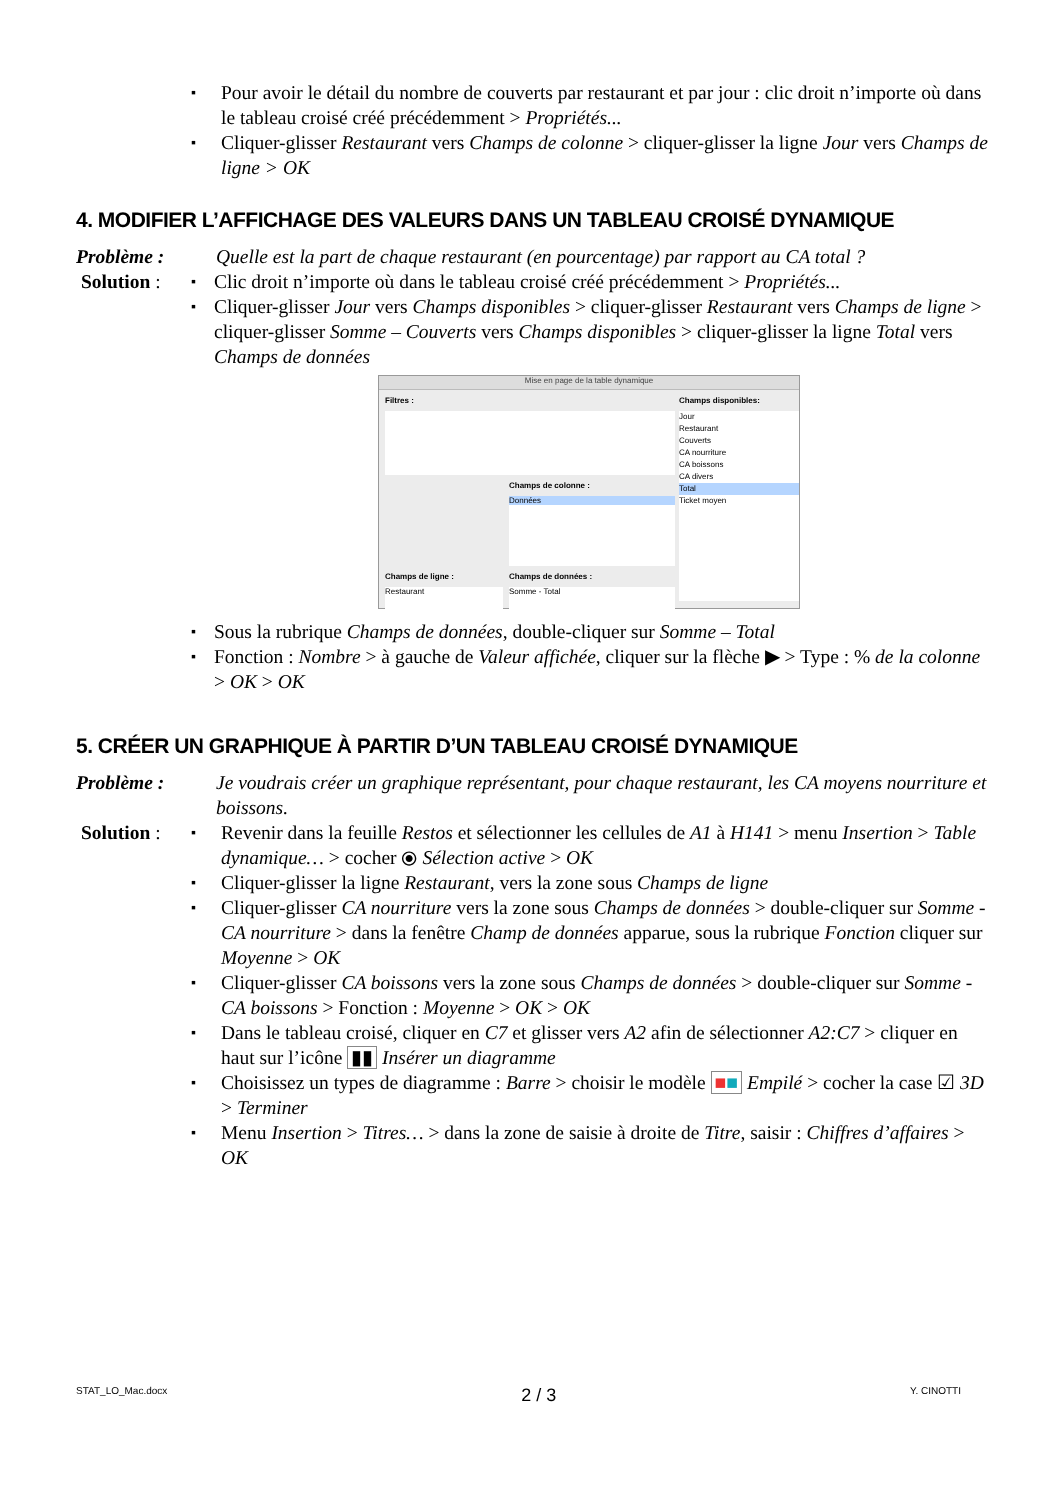Pour avoir le détail du nombre de couverts par restaurant et par jour : clic droit n’importe où dans le tableau croisé créé précédemment > Propriétés...
Cliquer-glisser Restaurant vers Champs de colonne > cliquer-glisser la ligne Jour vers Champs de ligne > OK
4. MODIFIER L’AFFICHAGE DES VALEURS DANS UN TABLEAU CROISÉ DYNAMIQUE
Problème : Quelle est la part de chaque restaurant (en pourcentage) par rapport au CA total ?
Solution :
Clic droit n’importe où dans le tableau croisé créé précédemment > Propriétés...
Cliquer-glisser Jour vers Champs disponibles > cliquer-glisser Restaurant vers Champs de ligne > cliquer-glisser Somme – Couverts vers Champs disponibles > cliquer-glisser la ligne Total vers Champs de données
Mise en page de la table dynamique
Filtres :
Champs de colonne :
Données
Champs de ligne :
Restaurant
Champs de données :
Somme - Total
Champs disponibles:
Jour
Restaurant
Couverts
CA nourriture
CA boissons
CA divers
Total
Ticket moyen
Sous la rubrique Champs de données, double-cliquer sur Somme – Total
Fonction : Nombre > à gauche de Valeur affichée, cliquer sur la flèche ▶ > Type : % de la colonne > OK > OK
5. CRÉER UN GRAPHIQUE À PARTIR D’UN TABLEAU CROISÉ DYNAMIQUE
Problème : Je voudrais créer un graphique représentant, pour chaque restaurant, les CA moyens nourriture et boissons.
Solution :
Revenir dans la feuille Restos et sélectionner les cellules de A1 à H141 > menu Insertion > Table dynamique… > cocher ⦿ Sélection active > OK
Cliquer-glisser la ligne Restaurant, vers la zone sous Champs de ligne
Cliquer-glisser CA nourriture vers la zone sous Champs de données > double-cliquer sur Somme - CA nourriture > dans la fenêtre Champ de données apparue, sous la rubrique Fonction cliquer sur Moyenne > OK
Cliquer-glisser CA boissons vers la zone sous Champs de données > double-cliquer sur Somme - CA boissons > Fonction : Moyenne > OK > OK
Dans le tableau croisé, cliquer en C7 et glisser vers A2 afin de sélectionner A2:C7 > cliquer en haut sur l’icône ▮▮ Insérer un diagramme
Choisissez un types de diagramme : Barre > choisir le modèle ■■ Empilé > cocher la case ☑ 3D > Terminer
Menu Insertion > Titres… > dans la zone de saisie à droite de Titre, saisir : Chiffres d’affaires > OK
STAT_LO_Mac.docx 2 / 3 Y. CINOTTI